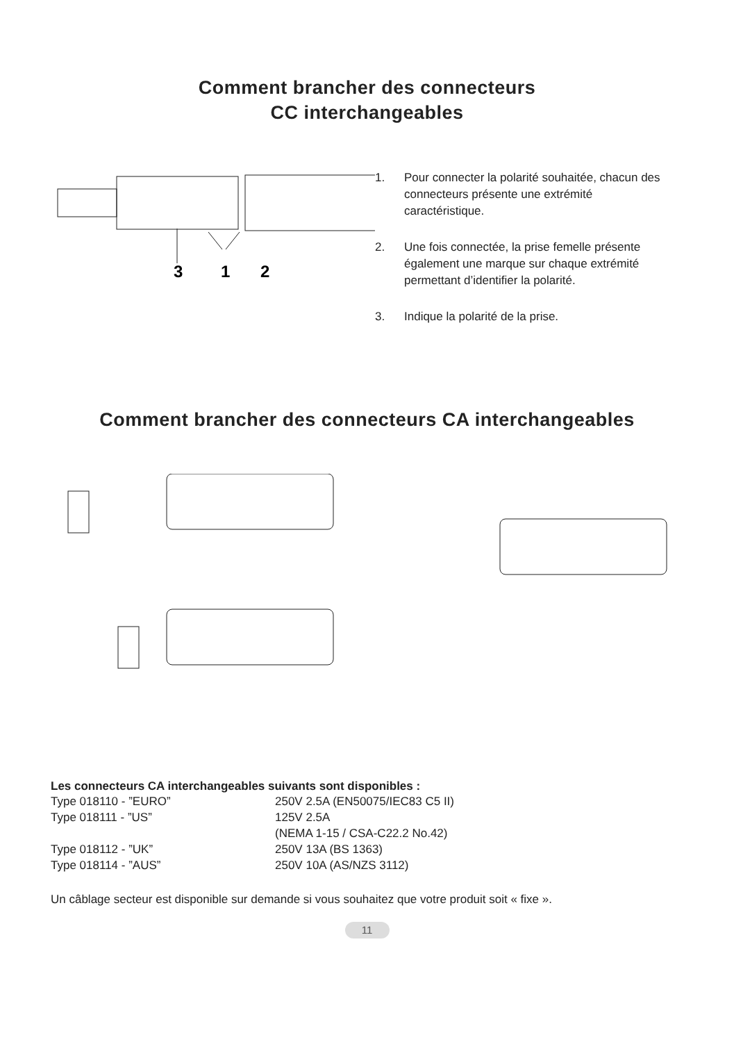Comment brancher des connecteurs
CC interchangeables
3
1
2
1. Pour connecter la polarité souhaitée, chacun des connecteurs présente une extrémité caractéristique.
2. Une fois connectée, la prise femelle présente également une marque sur chaque extrémité permettant d’identifier la polarité.
3. Indique la polarité de la prise.
Comment brancher des connecteurs CA interchangeables
Les connecteurs CA interchangeables suivants sont disponibles :
| Type 018110 - ”EURO” | 250V 2.5A (EN50075/IEC83 C5 II) |
| Type 018111 - ”US” | 125V 2.5A |
| | (NEMA 1-15 / CSA-C22.2 No.42) |
| Type 018112 - ”UK” | 250V 13A (BS 1363) |
| Type 018114 - ”AUS” | 250V 10A (AS/NZS 3112) |
Un câblage secteur est disponible sur demande si vous souhaitez que votre produit soit « fixe ».
11